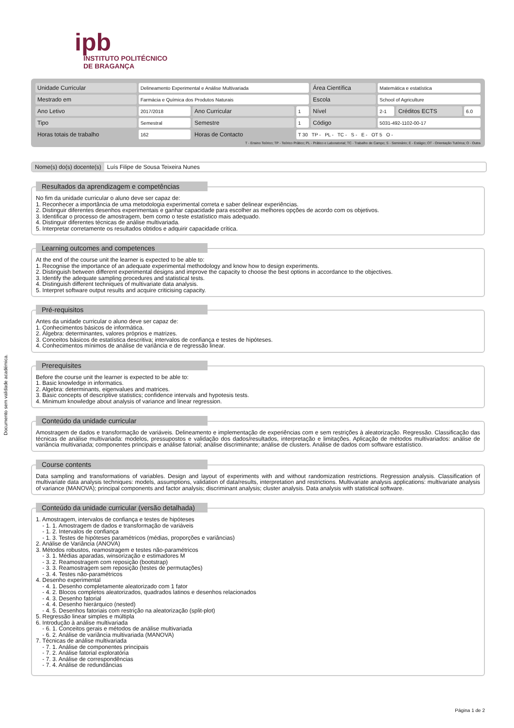ipb
INSTITUTO POLITÉCNICO
DE BRAGANÇA
| Unidade Curricular | Delineamento Experimental e Análise Multivariada | | | Área Científica | Matemática e estatística | | |
| Mestrado em | Farmácia e Química dos Produtos Naturais | | | Escola | School of Agriculture | | |
| Ano Letivo | 2017/2018 | Ano Curricular | 1 | Nível | 2-1 | Créditos ECTS | 6.0 |
| Tipo | Semestral | Semestre | 1 | Código | 5031-492-1102-00-17 | | |
| Horas totais de trabalho | 162 | Horas de Contacto | T 30 TP - PL - TC - S - E - OT 5 O - | | | | |
T - Ensino Teórico; TP - Teórico Prático; PL - Prático e Laboratorial; TC - Trabalho de Campo; S - Seminário; E - Estágio; OT - Orientação Tutórica; O - Outra
Nome(s) do(s) docente(s) Luís Filipe de Sousa Teixeira Nunes
Documento sem validade académica.
Resultados da aprendizagem e competências
No fim da unidade curricular o aluno deve ser capaz de:
1. Reconhecer a importância de uma metodologia experimental correta e saber delinear experiências.
2. Distinguir diferentes desenhos experimentais e ganhar capacidade para escolher as melhores opções de acordo com os objetivos.
3. Identificar o processo de amostragem, bem como o teste estatístico mais adequado.
4. Distinguir diferentes técnicas de análise multivariada.
5. Interpretar corretamente os resultados obtidos e adquirir capacidade crítica.
Learning outcomes and competences
At the end of the course unit the learner is expected to be able to:
1. Recognise the importance of an adequate experimental methodology and know how to design experiments.
2. Distinguish between different experimental designs and improve the capacity to choose the best options in accordance to the objectives.
3. Identify the adequate sampling procedures and statistical tests.
4. Distinguish different techniques of multivariate data analysis.
5. Interpret software output results and acquire criticising capacity.
Pré-requisitos
Antes da unidade curricular o aluno deve ser capaz de:
1. Conhecimentos básicos de informática.
2. Álgebra: determinantes, valores próprios e matrizes.
3. Conceitos básicos de estatística descritiva; intervalos de confiança e testes de hipóteses.
4. Conhecimentos mínimos de análise de variância e de regressão linear.
Prerequisites
Before the course unit the learner is expected to be able to:
1. Basic knowledge in informatics.
2. Algebra: determinants, eigenvalues and matrices.
3. Basic concepts of descriptive statistics; confidence intervals and hypotesis tests.
4. Minimum knowledge about analysis of variance and linear regression.
Conteúdo da unidade curricular
Amostragem de dados e transformação de variáveis. Delineamento e implementação de experiências com e sem restrições à aleatorização. Regressão. Classificação das técnicas de análise multivariada: modelos, pressupostos e validação dos dados/resultados, interpretação e limitações. Aplicação de métodos multivariados: análise de variância multivariada; componentes principais e análise fatorial; análise discriminante; análise de clusters. Análise de dados com software estatístico.
Course contents
Data sampling and transformations of variables. Design and layout of experiments with and without randomization restrictions. Regression analysis. Classification of multivariate data analysis techniques: models, assumptions, validation of data/results, interpretation and restrictions. Multivariate analysis applications: multivariate analysis of variance (MANOVA); principal components and factor analysis; discriminant analysis; cluster analysis. Data analysis with statistical software.
Conteúdo da unidade curricular (versão detalhada)
1. Amostragem, intervalos de confiança e testes de hipóteses
- 1. 1. Amostragem de dados e transformação de variáveis
- 1. 2. Intervalos de confiança
- 1. 3. Testes de hipóteses paramétricos (médias, proporções e variâncias)
2. Análise de Variância (ANOVA)
3. Métodos robustos, reamostragem e testes não-paramétricos
- 3. 1. Médias aparadas, winsorização e estimadores M
- 3. 2. Reamostragem com reposição (bootstrap)
- 3. 3. Reamostragem sem reposição (testes de permutações)
- 3. 4. Testes não-paramétricos
4. Desenho experimental
- 4. 1. Desenho completamente aleatorizado com 1 fator
- 4. 2. Blocos completos aleatorizados, quadrados latinos e desenhos relacionados
- 4. 3. Desenho fatorial
- 4. 4. Desenho hierárquico (nested)
- 4. 5. Desenhos fatoriais com restrição na aleatorização (split-plot)
5. Regressão linear simples e múltipla
6. Introdução à análise multivariada
- 6. 1. Conceitos gerais e métodos de análise multivariada
- 6. 2. Análise de variância multivariada (MANOVA)
7. Técnicas de análise multivariada
- 7. 1. Análise de componentes principais
- 7. 2. Análise fatorial exploratória
- 7. 3. Análise de correspondências
- 7. 4. Análise de redundâncias
Página 1 de 2